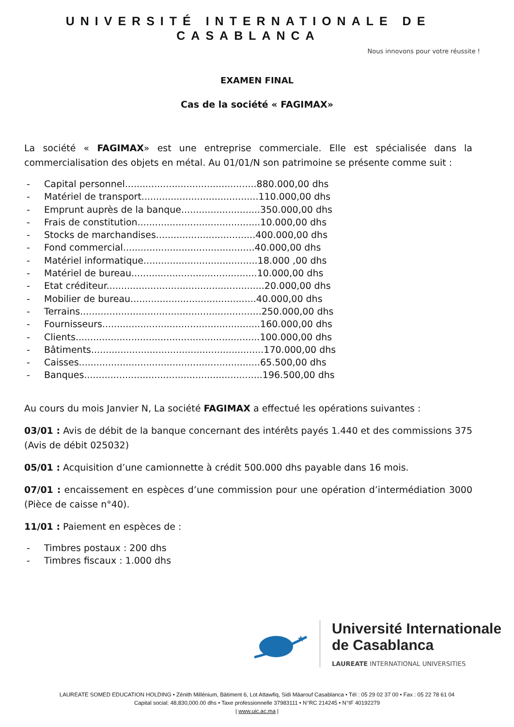UNIVERSITÉ INTERNATIONALE DE CASABLANCA
Nous innovons pour votre réussite !
EXAMEN FINAL
Cas de la société « FAGIMAX»
La société « FAGIMAX» est une entreprise commerciale. Elle est spécialisée dans la commercialisation des objets en métal. Au 01/01/N son patrimoine se présente comme suit :
- Capital personnel.............................................880.000,00 dhs
- Matériel de transport........................................110.000,00 dhs
- Emprunt auprès de la banque...........................350.000,00 dhs
- Frais de constitution..........................................10.000,00 dhs
- Stocks de marchandises..................................400.000,00 dhs
- Fond commercial.............................................40.000,00 dhs
- Matériel informatique.......................................18.000 ,00 dhs
- Matériel de bureau...........................................10.000,00 dhs
- Etat créditeur......................................................20.000,00 dhs
- Mobilier de bureau...........................................40.000,00 dhs
- Terrains..............................................................250.000,00 dhs
- Fournisseurs......................................................160.000,00 dhs
- Clients...............................................................100.000,00 dhs
- Bâtiments...........................................................170.000,00 dhs
- Caisses..............................................................65.500,00 dhs
- Banques.............................................................196.500,00 dhs
Au cours du mois Janvier N, La société FAGIMAX a effectué les opérations suivantes :
03/01 : Avis de débit de la banque concernant des intérêts payés 1.440 et des commissions 375 (Avis de débit 025032)
05/01 : Acquisition d’une camionnette à crédit 500.000 dhs payable dans 16 mois.
07/01 : encaissement en espèces d’une commission pour une opération d’intermédiation 3000 (Pièce de caisse n°40).
11/01 : Paiement en espèces de :
- Timbres postaux : 200 dhs
- Timbres fiscaux : 1.000 dhs
★
Université Internationale
de Casablanca
LAUREATE INTERNATIONAL UNIVERSITIES
LAUREATE SOMED EDUCATION HOLDING • Zénith Millénium, Bâtiment 6, Lot Attawfiq, Sidi Mâarouf Casablanca • Tél : 05 29 02 37 00 • Fax : 05 22 78 61 04
Capital social: 48,830,000.00 dhs • Taxe professionnelle 37983111 • N°RC 214245 • N°IF 40192279
| www.uic.ac.ma |